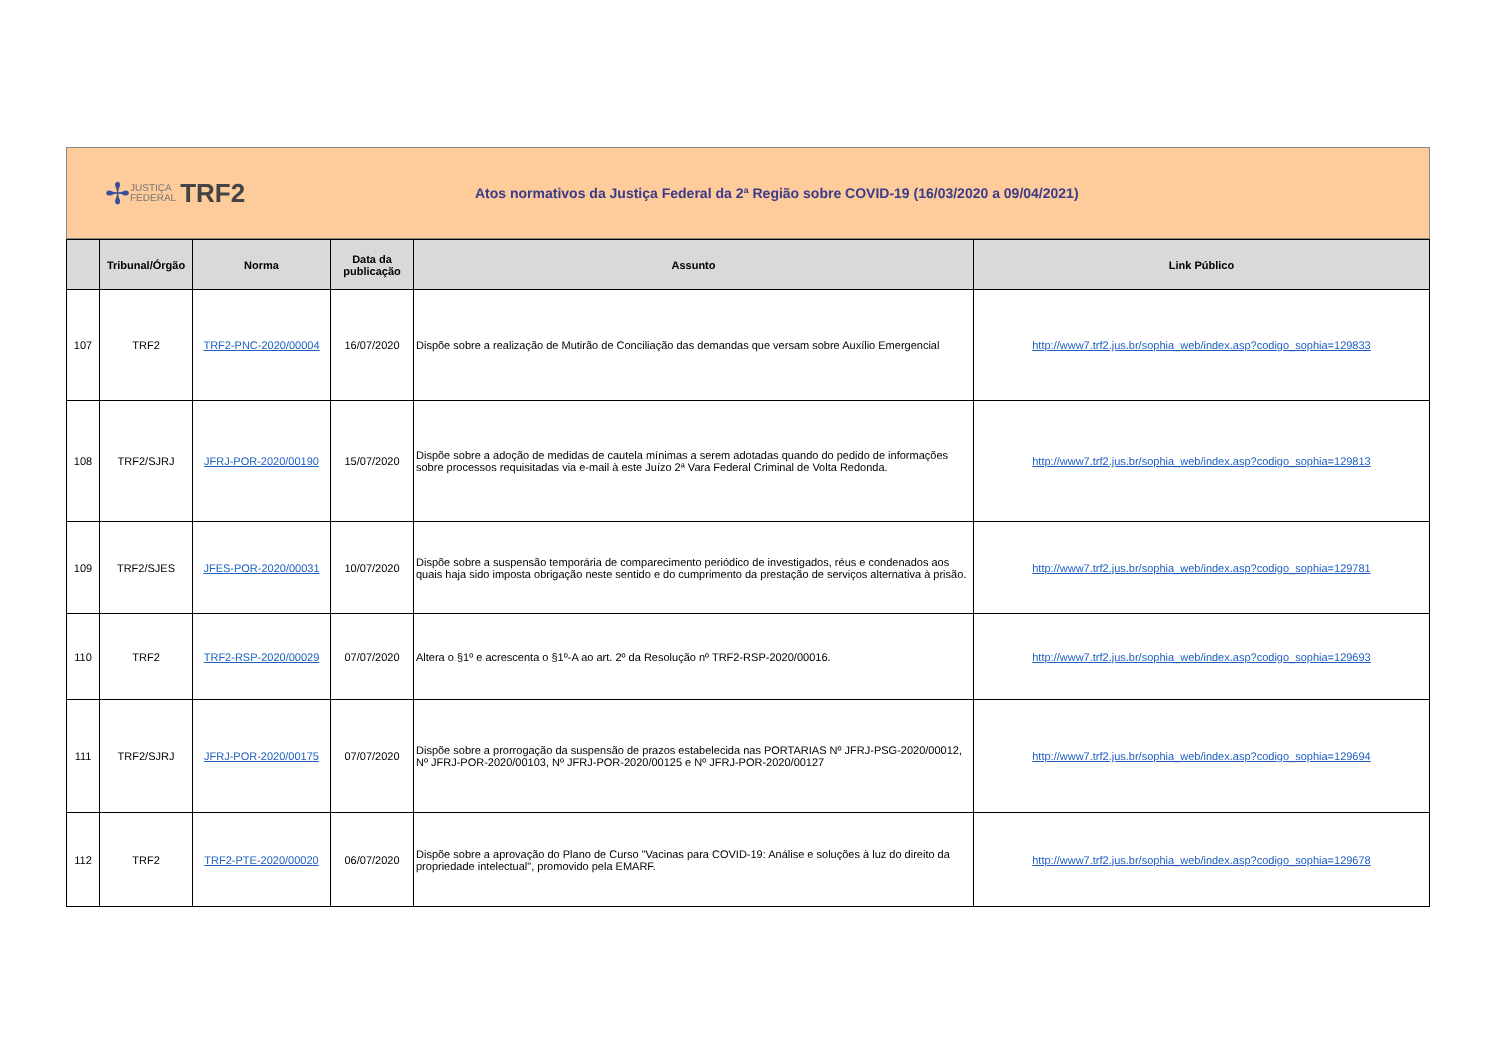✢ JUSTIÇA
FEDERAL TRF2
Atos normativos da Justiça Federal da 2ª Região sobre COVID-19 (16/03/2020 a 09/04/2021)
| | Tribunal/Órgão | Norma | Data da publicação | Assunto | Link Público |
| --- | --- | --- | --- | --- | --- |
| 107 | TRF2 | TRF2-PNC-2020/00004 | 16/07/2020 | Dispõe sobre a realização de Mutirão de Conciliação das demandas que versam sobre Auxílio Emergencial | http://www7.trf2.jus.br/sophia_web/index.asp?codigo_sophia=129833 |
| 108 | TRF2/SJRJ | JFRJ-POR-2020/00190 | 15/07/2020 | Dispõe sobre a adoção de medidas de cautela mínimas a serem adotadas quando do pedido de informações sobre processos requisitadas via e-mail à este Juízo 2ª Vara Federal Criminal de Volta Redonda. | http://www7.trf2.jus.br/sophia_web/index.asp?codigo_sophia=129813 |
| 109 | TRF2/SJES | JFES-POR-2020/00031 | 10/07/2020 | Dispõe sobre a suspensão temporária de comparecimento periódico de investigados, réus e condenados aos quais haja sido imposta obrigação neste sentido e do cumprimento da prestação de serviços alternativa à prisão. | http://www7.trf2.jus.br/sophia_web/index.asp?codigo_sophia=129781 |
| 110 | TRF2 | TRF2-RSP-2020/00029 | 07/07/2020 | Altera o §1º e acrescenta o §1º-A ao art. 2º da Resolução nº TRF2-RSP-2020/00016. | http://www7.trf2.jus.br/sophia_web/index.asp?codigo_sophia=129693 |
| 111 | TRF2/SJRJ | JFRJ-POR-2020/00175 | 07/07/2020 | Dispõe sobre a prorrogação da suspensão de prazos estabelecida nas PORTARIAS Nº JFRJ-PSG-2020/00012, Nº JFRJ-POR-2020/00103, Nº JFRJ-POR-2020/00125 e Nº JFRJ-POR-2020/00127 | http://www7.trf2.jus.br/sophia_web/index.asp?codigo_sophia=129694 |
| 112 | TRF2 | TRF2-PTE-2020/00020 | 06/07/2020 | Dispõe sobre a aprovação do Plano de Curso "Vacinas para COVID-19: Análise e soluções à luz do direito da propriedade intelectual", promovido pela EMARF. | http://www7.trf2.jus.br/sophia_web/index.asp?codigo_sophia=129678 |